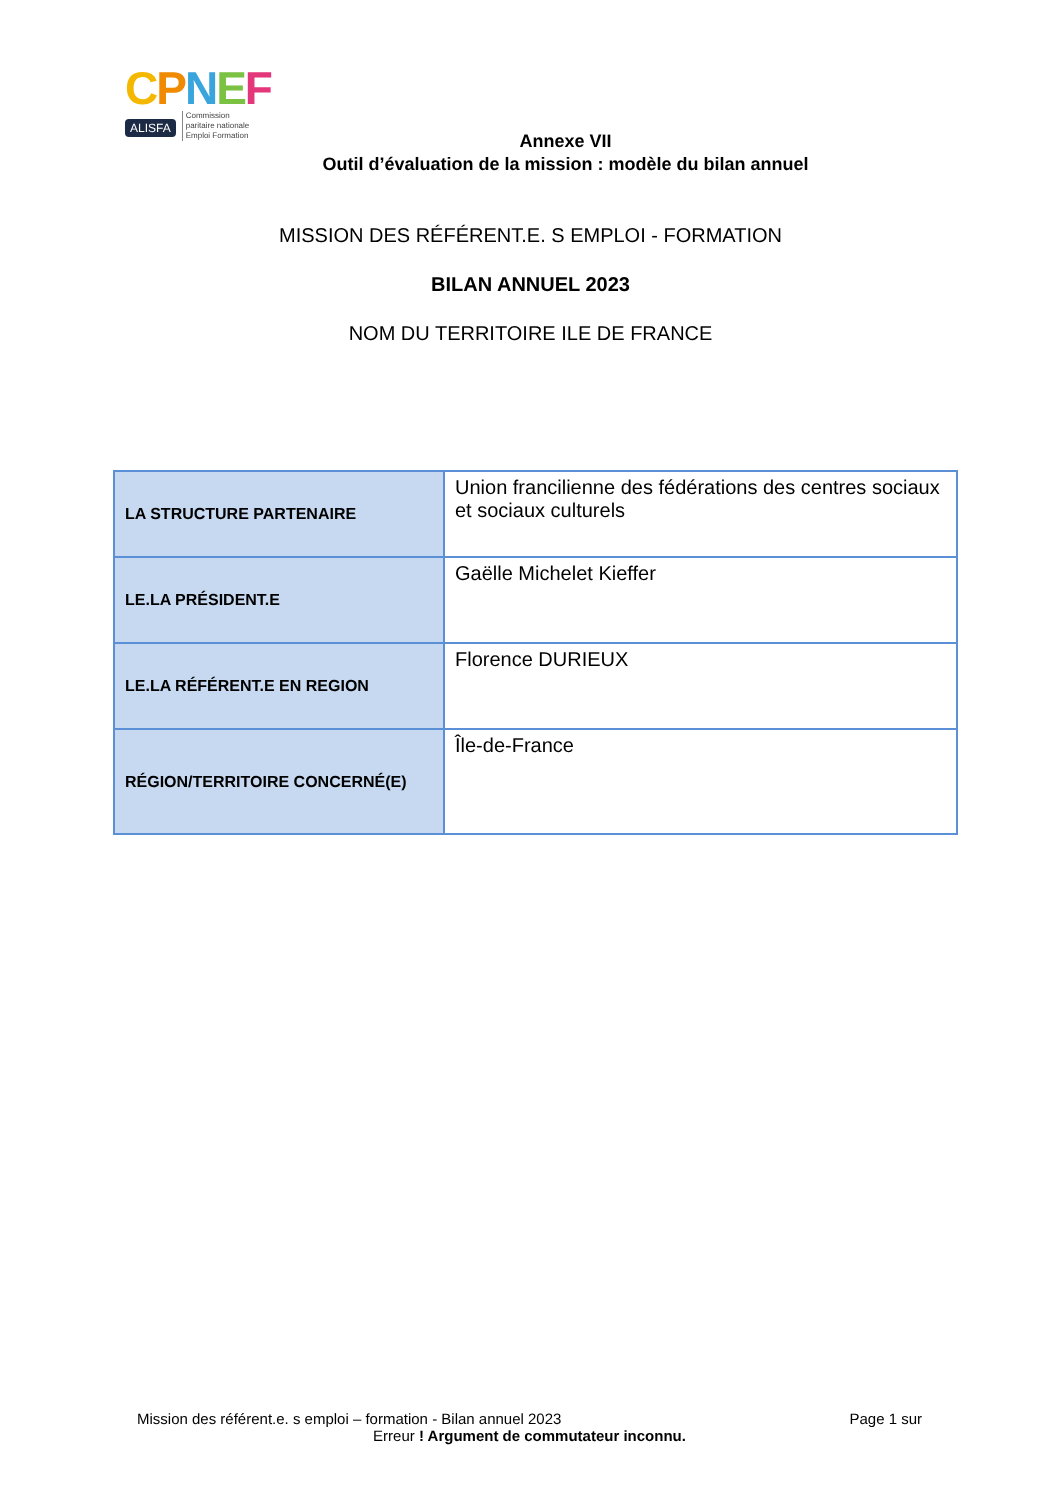CPNEF
ALISFA Commission
paritaire nationale
Emploi Formation
Annexe VII
Outil d’évaluation de la mission : modèle du bilan annuel
MISSION DES RÉFÉRENT.E. S EMPLOI - FORMATION
BILAN ANNUEL 2023
NOM DU TERRITOIRE ILE DE FRANCE
| LA STRUCTURE PARTENAIRE | Union francilienne des fédérations des centres sociaux et sociaux culturels |
| LE.LA PRÉSIDENT.E | Gaëlle Michelet Kieffer |
| LE.LA RÉFÉRENT.E EN REGION | Florence DURIEUX |
| RÉGION/TERRITOIRE CONCERNÉ(E) | Île-de-France |
Mission des référent.e. s emploi – formation - Bilan annuel 2023 Page 1 sur
Erreur ! Argument de commutateur inconnu.